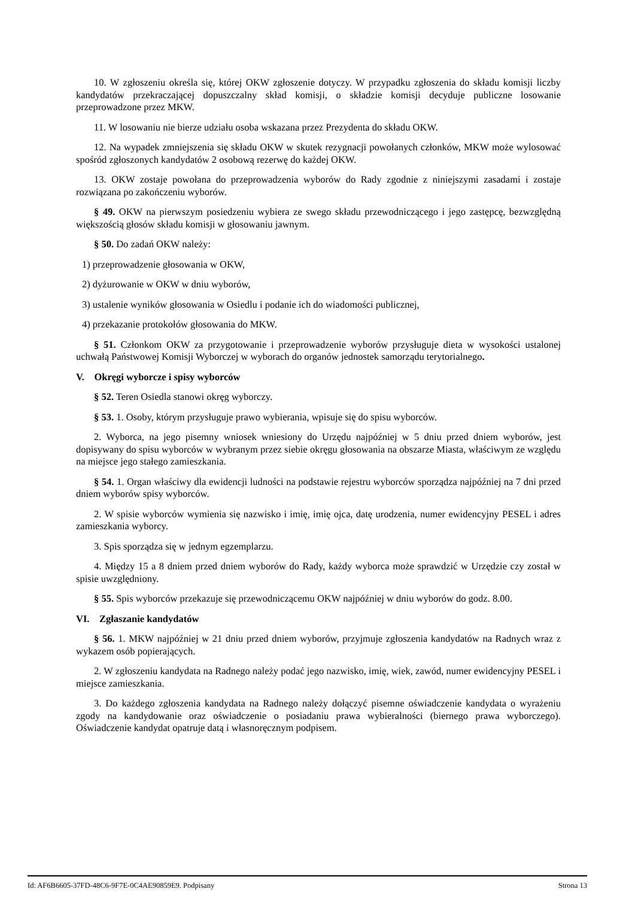10. W zgłoszeniu określa się, której OKW zgłoszenie dotyczy. W przypadku zgłoszenia do składu komisji liczby kandydatów przekraczającej dopuszczalny skład komisji, o składzie komisji decyduje publiczne losowanie przeprowadzone przez MKW.
11. W losowaniu nie bierze udziału osoba wskazana przez Prezydenta do składu OKW.
12. Na wypadek zmniejszenia się składu OKW w skutek rezygnacji powołanych członków, MKW może wylosować spośród zgłoszonych kandydatów 2 osobową rezerwę do każdej OKW.
13. OKW zostaje powołana do przeprowadzenia wyborów do Rady zgodnie z niniejszymi zasadami i zostaje rozwiązana po zakończeniu wyborów.
§ 49. OKW na pierwszym posiedzeniu wybiera ze swego składu przewodniczącego i jego zastępcę, bezwzględną większością głosów składu komisji w głosowaniu jawnym.
§ 50. Do zadań OKW należy:
1) przeprowadzenie głosowania w OKW,
2) dyżurowanie w OKW w dniu wyborów,
3) ustalenie wyników głosowania w Osiedlu i podanie ich do wiadomości publicznej,
4) przekazanie protokołów głosowania do MKW.
§ 51. Członkom OKW za przygotowanie i przeprowadzenie wyborów przysługuje dieta w wysokości ustalonej uchwałą Państwowej Komisji Wyborczej w wyborach do organów jednostek samorządu terytorialnego.
V. Okręgi wyborcze i spisy wyborców
§ 52. Teren Osiedla stanowi okręg wyborczy.
§ 53. 1. Osoby, którym przysługuje prawo wybierania, wpisuje się do spisu wyborców.
2. Wyborca, na jego pisemny wniosek wniesiony do Urzędu najpóźniej w 5 dniu przed dniem wyborów, jest dopisywany do spisu wyborców w wybranym przez siebie okręgu głosowania na obszarze Miasta, właściwym ze względu na miejsce jego stałego zamieszkania.
§ 54. 1. Organ właściwy dla ewidencji ludności na podstawie rejestru wyborców sporządza najpóźniej na 7 dni przed dniem wyborów spisy wyborców.
2. W spisie wyborców wymienia się nazwisko i imię, imię ojca, datę urodzenia, numer ewidencyjny PESEL i adres zamieszkania wyborcy.
3. Spis sporządza się w jednym egzemplarzu.
4. Między 15 a 8 dniem przed dniem wyborów do Rady, każdy wyborca może sprawdzić w Urzędzie czy został w spisie uwzględniony.
§ 55. Spis wyborców przekazuje się przewodniczącemu OKW najpóźniej w dniu wyborów do godz. 8.00.
VI. Zgłaszanie kandydatów
§ 56. 1. MKW najpóźniej w 21 dniu przed dniem wyborów, przyjmuje zgłoszenia kandydatów na Radnych wraz z wykazem osób popierających.
2. W zgłoszeniu kandydata na Radnego należy podać jego nazwisko, imię, wiek, zawód, numer ewidencyjny PESEL i miejsce zamieszkania.
3. Do każdego zgłoszenia kandydata na Radnego należy dołączyć pisemne oświadczenie kandydata o wyrażeniu zgody na kandydowanie oraz oświadczenie o posiadaniu prawa wybieralności (biernego prawa wyborczego). Oświadczenie kandydat opatruje datą i własnoręcznym podpisem.
Id: AF6B6605-37FD-48C6-9F7E-0C4AE90859E9. Podpisany Strona 13